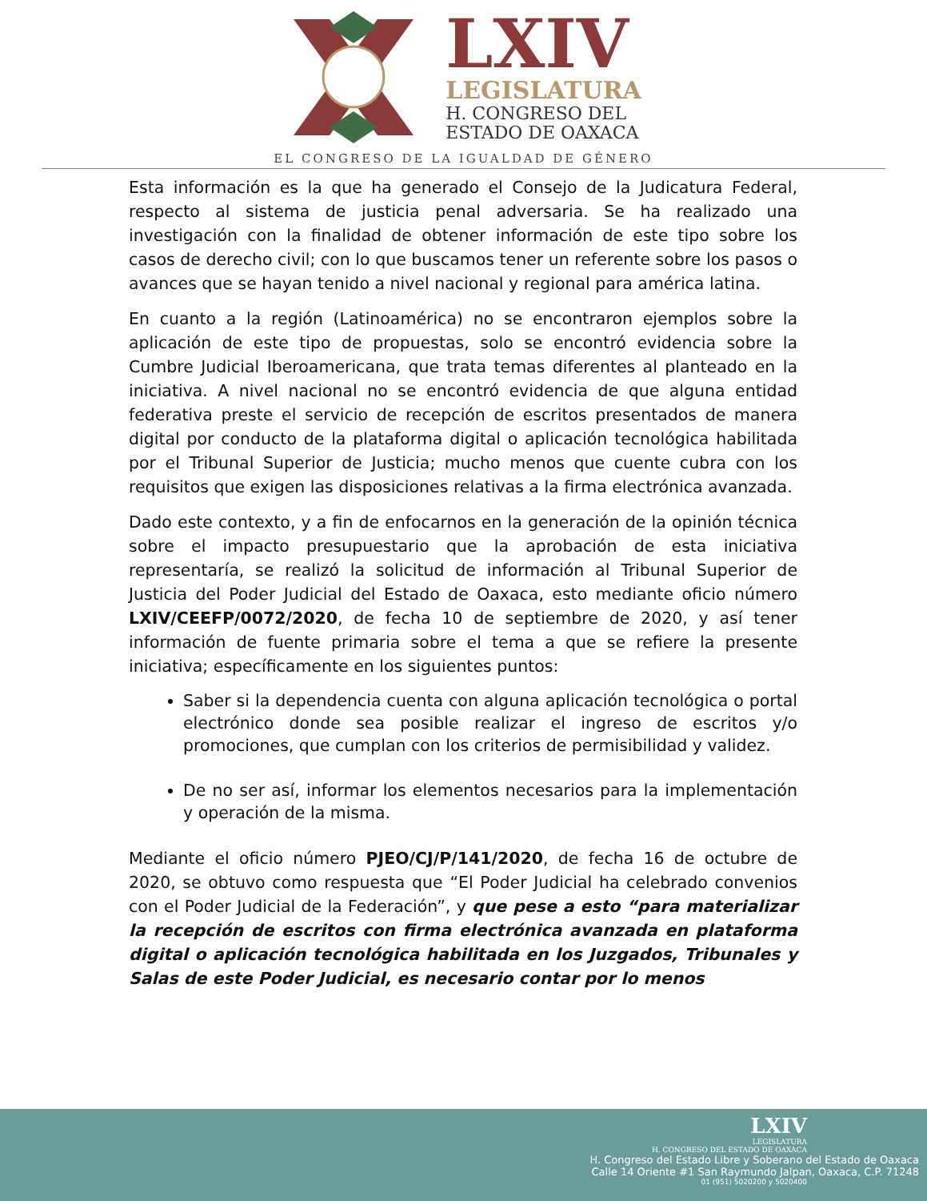LXIV
LEGISLATURA
H. CONGRESO DEL
ESTADO DE OAXACA
EL CONGRESO DE LA IGUALDAD DE GÉNERO
Esta información es la que ha generado el Consejo de la Judicatura Federal, respecto al sistema de justicia penal adversaria. Se ha realizado una investigación con la finalidad de obtener información de este tipo sobre los casos de derecho civil; con lo que buscamos tener un referente sobre los pasos o avances que se hayan tenido a nivel nacional y regional para américa latina.
En cuanto a la región (Latinoamérica) no se encontraron ejemplos sobre la aplicación de este tipo de propuestas, solo se encontró evidencia sobre la Cumbre Judicial Iberoamericana, que trata temas diferentes al planteado en la iniciativa. A nivel nacional no se encontró evidencia de que alguna entidad federativa preste el servicio de recepción de escritos presentados de manera digital por conducto de la plataforma digital o aplicación tecnológica habilitada por el Tribunal Superior de Justicia; mucho menos que cuente cubra con los requisitos que exigen las disposiciones relativas a la firma electrónica avanzada.
Dado este contexto, y a fin de enfocarnos en la generación de la opinión técnica sobre el impacto presupuestario que la aprobación de esta iniciativa representaría, se realizó la solicitud de información al Tribunal Superior de Justicia del Poder Judicial del Estado de Oaxaca, esto mediante oficio número LXIV/CEEFP/0072/2020, de fecha 10 de septiembre de 2020, y así tener información de fuente primaria sobre el tema a que se refiere la presente iniciativa; específicamente en los siguientes puntos:
Saber si la dependencia cuenta con alguna aplicación tecnológica o portal electrónico donde sea posible realizar el ingreso de escritos y/o promociones, que cumplan con los criterios de permisibilidad y validez.
De no ser así, informar los elementos necesarios para la implementación y operación de la misma.
Mediante el oficio número PJEO/CJ/P/141/2020, de fecha 16 de octubre de 2020, se obtuvo como respuesta que “El Poder Judicial ha celebrado convenios con el Poder Judicial de la Federación”, y que pese a esto “para materializar la recepción de escritos con firma electrónica avanzada en plataforma digital o aplicación tecnológica habilitada en los Juzgados, Tribunales y Salas de este Poder Judicial, es necesario contar por lo menos
LXIV
LEGISLATURA
H. CONGRESO DEL ESTADO DE OAXACA
H. Congreso del Estado Libre y Soberano del Estado de Oaxaca
Calle 14 Oriente #1 San Raymundo Jalpan, Oaxaca, C.P. 71248
01 (951) 5020200 y 5020400